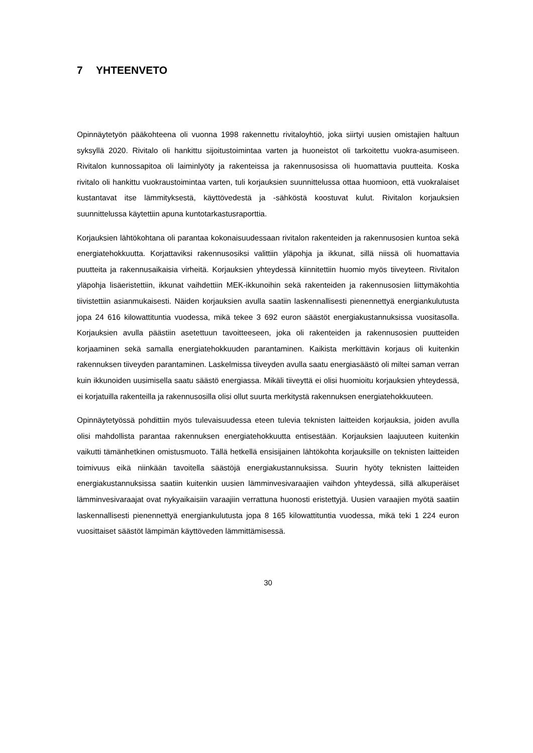7 YHTEENVETO
Opinnäytetyön pääkohteena oli vuonna 1998 rakennettu rivitaloyhtiö, joka siirtyi uusien omistajien haltuun syksyllä 2020. Rivitalo oli hankittu sijoitustoimintaa varten ja huoneistot oli tarkoitettu vuokra-asumiseen. Rivitalon kunnossapitoa oli laiminlyöty ja rakenteissa ja rakennusosissa oli huomattavia puutteita. Koska rivitalo oli hankittu vuokraustoimintaa varten, tuli korjauksien suunnittelussa ottaa huomioon, että vuokralaiset kustantavat itse lämmityksestä, käyttövedestä ja -sähköstä koostuvat kulut. Rivitalon korjauksien suunnittelussa käytettiin apuna kuntotarkastusraporttia.
Korjauksien lähtökohtana oli parantaa kokonaisuudessaan rivitalon rakenteiden ja rakennusosien kuntoa sekä energiatehokkuutta. Korjattaviksi rakennusosiksi valittiin yläpohja ja ikkunat, sillä niissä oli huomattavia puutteita ja rakennusaikaisia virheitä. Korjauksien yhteydessä kiinnitettiin huomio myös tiiveyteen. Rivitalon yläpohja lisäeristettiin, ikkunat vaihdettiin MEK-ikkunoihin sekä rakenteiden ja rakennusosien liittymäkohtia tiivistettiin asianmukaisesti. Näiden korjauksien avulla saatiin laskennallisesti pienennettyä energiankulutusta jopa 24 616 kilowattituntia vuodessa, mikä tekee 3 692 euron säästöt energiakustannuksissa vuositasolla. Korjauksien avulla päästiin asetettuun tavoitteeseen, joka oli rakenteiden ja rakennusosien puutteiden korjaaminen sekä samalla energiatehokkuuden parantaminen. Kaikista merkittävin korjaus oli kuitenkin rakennuksen tiiveyden parantaminen. Laskelmissa tiiveyden avulla saatu energiasäästö oli miltei saman verran kuin ikkunoiden uusimisella saatu säästö energiassa. Mikäli tiiveyttä ei olisi huomioitu korjauksien yhteydessä, ei korjatuilla rakenteilla ja rakennusosilla olisi ollut suurta merkitystä rakennuksen energiatehokkuuteen.
Opinnäytetyössä pohdittiin myös tulevaisuudessa eteen tulevia teknisten laitteiden korjauksia, joiden avulla olisi mahdollista parantaa rakennuksen energiatehokkuutta entisestään. Korjauksien laajuuteen kuitenkin vaikutti tämänhetkinen omistusmuoto. Tällä hetkellä ensisijainen lähtökohta korjauksille on teknisten laitteiden toimivuus eikä niinkään tavoitella säästöjä energiakustannuksissa. Suurin hyöty teknisten laitteiden energiakustannuksissa saatiin kuitenkin uusien lämminvesivaraajien vaihdon yhteydessä, sillä alkuperäiset lämminvesivaraajat ovat nykyaikaisiin varaajiin verrattuna huonosti eristettyjä. Uusien varaajien myötä saatiin laskennallisesti pienennettyä energiankulutusta jopa 8 165 kilowattituntia vuodessa, mikä teki 1 224 euron vuosittaiset säästöt lämpimän käyttöveden lämmittämisessä.
30